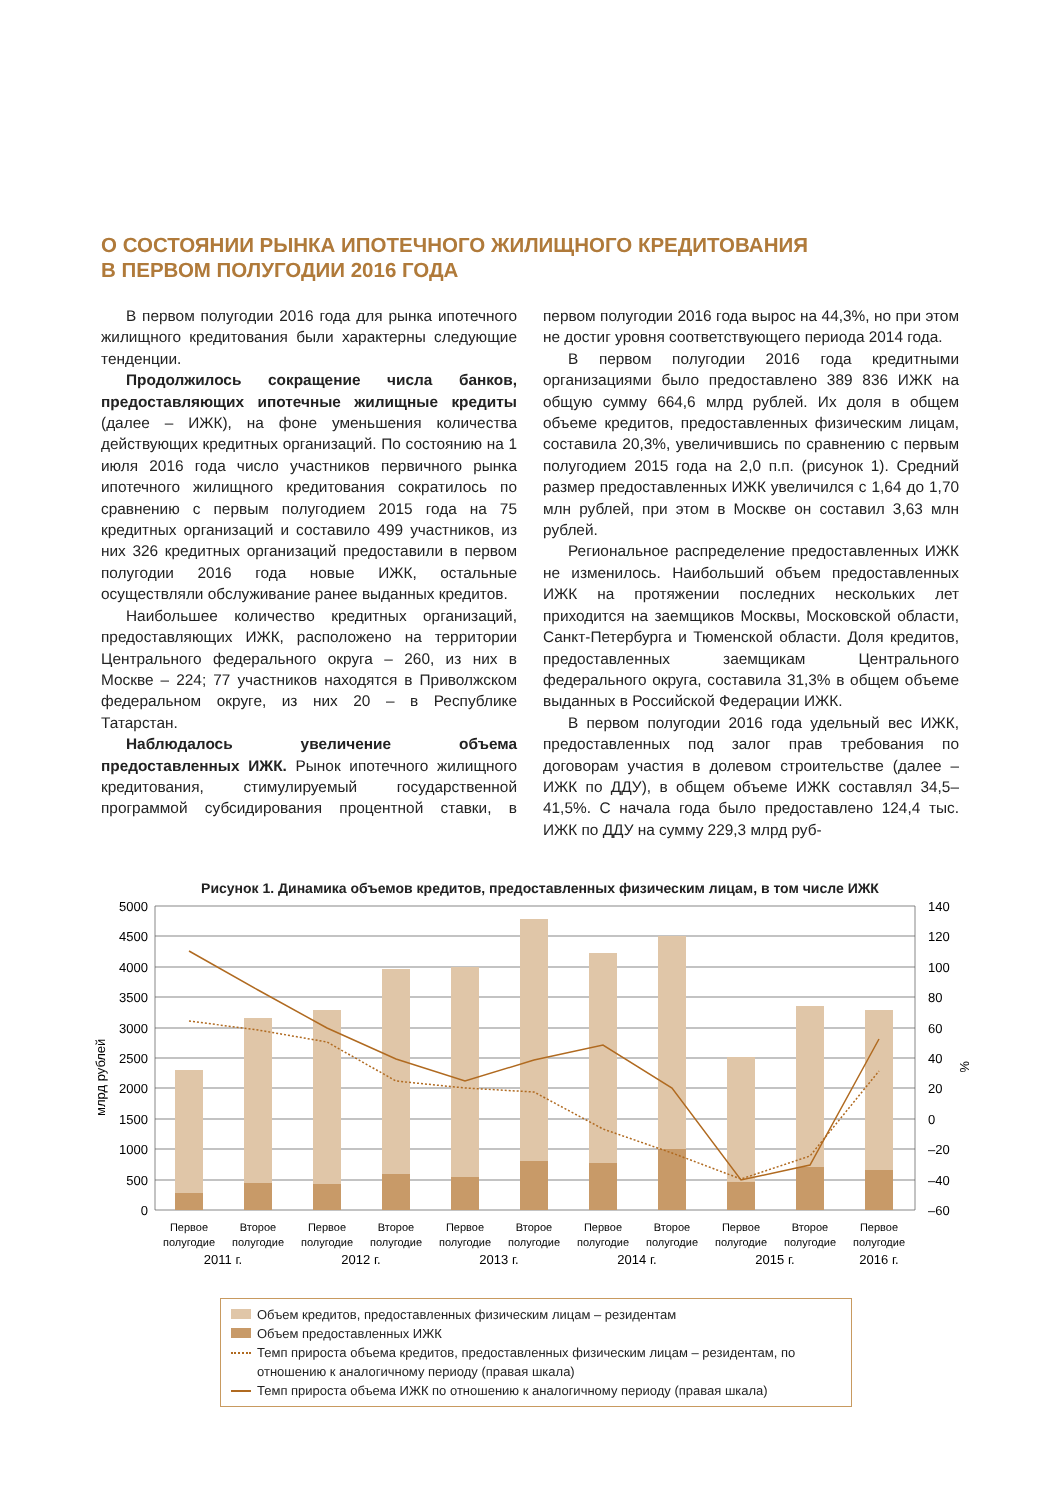О СОСТОЯНИИ РЫНКА ИПОТЕЧНОГО ЖИЛИЩНОГО КРЕДИТОВАНИЯ
В ПЕРВОМ ПОЛУГОДИИ 2016 ГОДА
В первом полугодии 2016 года для рынка ипотечного жилищного кредитования были характерны следующие тенденции.
Продолжилось сокращение числа банков, предоставляющих ипотечные жилищные кредиты (далее – ИЖК), на фоне уменьшения количества действующих кредитных организаций. По состоянию на 1 июля 2016 года число участников первичного рынка ипотечного жилищного кредитования сократилось по сравнению с первым полугодием 2015 года на 75 кредитных организаций и составило 499 участников, из них 326 кредитных организаций предоставили в первом полугодии 2016 года новые ИЖК, остальные осуществляли обслуживание ранее выданных кредитов.
Наибольшее количество кредитных организаций, предоставляющих ИЖК, расположено на территории Центрального федерального округа – 260, из них в Москве – 224; 77 участников находятся в Приволжском федеральном округе, из них 20 – в Республике Татарстан.
Наблюдалось увеличение объема предоставленных ИЖК. Рынок ипотечного жилищного кредитования, стимулируемый государственной программой субсидирования процентной ставки, в первом полугодии 2016 года вырос на 44,3%, но при этом не достиг уровня соответствующего периода 2014 года.
В первом полугодии 2016 года кредитными организациями было предоставлено 389 836 ИЖК на общую сумму 664,6 млрд рублей. Их доля в общем объеме кредитов, предоставленных физическим лицам, составила 20,3%, увеличившись по сравнению с первым полугодием 2015 года на 2,0 п.п. (рисунок 1). Средний размер предоставленных ИЖК увеличился с 1,64 до 1,70 млн рублей, при этом в Москве он составил 3,63 млн рублей.
Региональное распределение предоставленных ИЖК не изменилось. Наибольший объем предоставленных ИЖК на протяжении последних нескольких лет приходится на заемщиков Москвы, Московской области, Санкт-Петербурга и Тюменской области. Доля кредитов, предоставленных заемщикам Центрального федерального округа, составила 31,3% в общем объеме выданных в Российской Федерации ИЖК.
В первом полугодии 2016 года удельный вес ИЖК, предоставленных под залог прав требования по договорам участия в долевом строительстве (далее – ИЖК по ДДУ), в общем объеме ИЖК составлял 34,5–41,5%. С начала года было предоставлено 124,4 тыс. ИЖК по ДДУ на сумму 229,3 млрд руб-
Рисунок 1. Динамика объемов кредитов, предоставленных физическим лицам, в том числе ИЖК
5000
4500
4000
3500
3000
2500
2000
1500
1000
500
0
140
120
100
80
60
40
20
0
–20
–40
–60
млрд рублей
%
Первое
полугодие
Второе
полугодие
Первое
полугодие
Второе
полугодие
Первое
полугодие
Второе
полугодие
Первое
полугодие
Второе
полугодие
Первое
полугодие
Второе
полугодие
Первое
полугодие
2011 г.
2012 г.
2013 г.
2014 г.
2015 г.
2016 г.
Объем кредитов, предоставленных физическим лицам – резидентам
Объем предоставленных ИЖК
Темп прироста объема кредитов, предоставленных физическим лицам – резидентам, по отношению к аналогичному периоду (правая шкала)
Темп прироста объема ИЖК по отношению к аналогичному периоду (правая шкала)